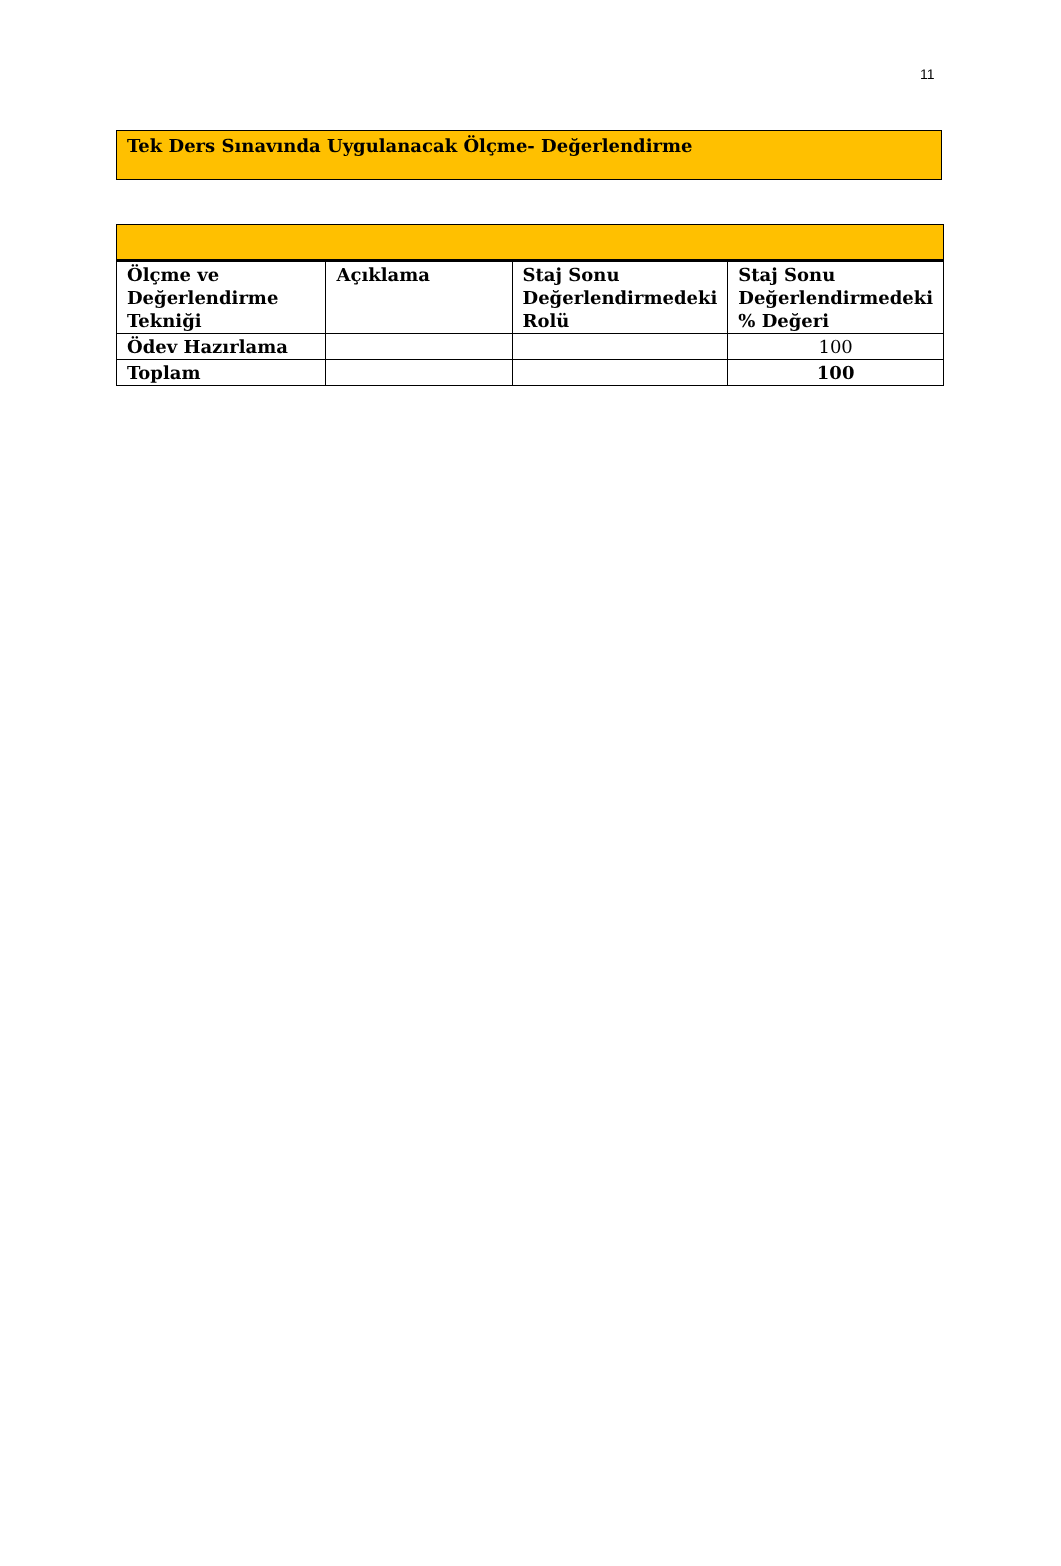11
Tek Ders Sınavında Uygulanacak Ölçme- Değerlendirme
| Ölçme ve Değerlendirme Tekniği | Açıklama | Staj Sonu Değerlendirmedeki Rolü | Staj Sonu Değerlendirmedeki % Değeri |
| --- | --- | --- | --- |
| Ödev Hazırlama | | | 100 |
| Toplam | | | 100 |